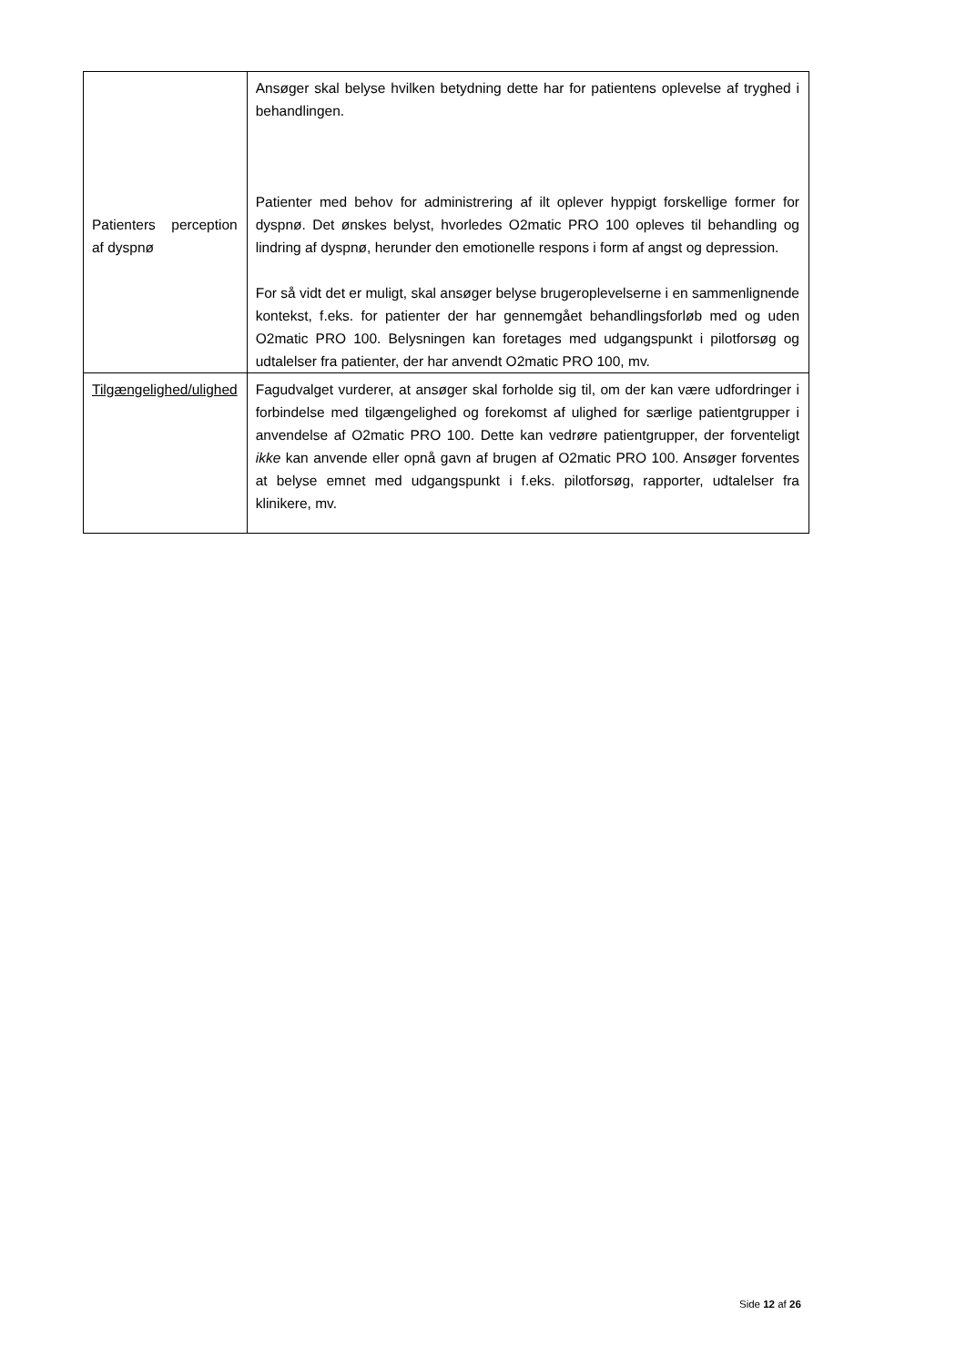| Patienters perception af dyspnø | Ansøger skal belyse hvilken betydning dette har for patientens oplevelse af tryghed i behandlingen. Patienter med behov for administrering af ilt oplever hyppigt forskellige former for dyspnø. Det ønskes belyst, hvorledes O2matic PRO 100 opleves til behandling og lindring af dyspnø, herunder den emotionelle respons i form af angst og depression. For så vidt det er muligt, skal ansøger belyse brugeroplevelserne i en sammenlignende kontekst, f.eks. for patienter der har gennemgået behandlingsforløb med og uden O2matic PRO 100. Belysningen kan foretages med udgangspunkt i pilotforsøg og udtalelser fra patienter, der har anvendt O2matic PRO 100, mv. |
| Tilgængelighed/ulighed | Fagudvalget vurderer, at ansøger skal forholde sig til, om der kan være udfordringer i forbindelse med tilgængelighed og forekomst af ulighed for særlige patientgrupper i anvendelse af O2matic PRO 100. Dette kan vedrøre patientgrupper, der forventeligt ikke kan anvende eller opnå gavn af brugen af O2matic PRO 100. Ansøger forventes at belyse emnet med udgangspunkt i f.eks. pilotforsøg, rapporter, udtalelser fra klinikere, mv. |
Side 12 af 26